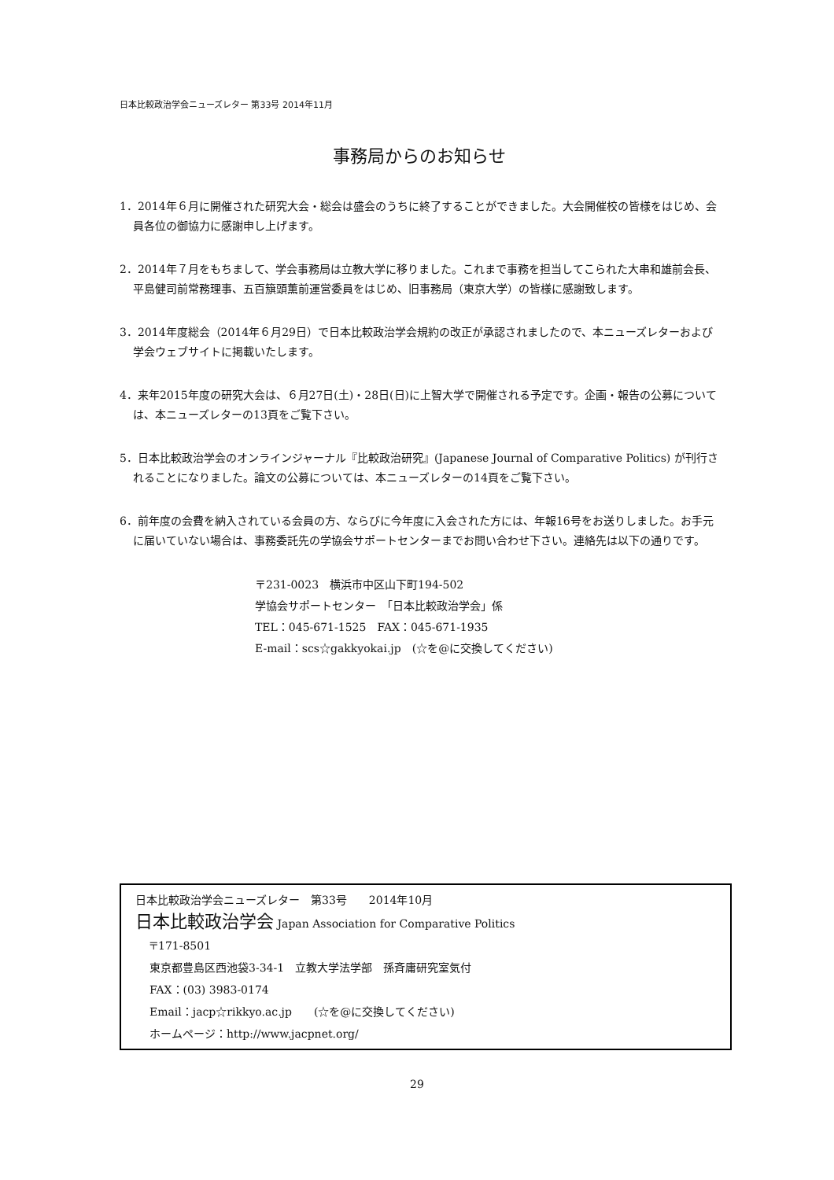日本比較政治学会ニューズレター 第33号 2014年11月
事務局からのお知らせ
1．2014年６月に開催された研究大会・総会は盛会のうちに終了することができました。大会開催校の皆様をはじめ、会員各位の御協力に感謝申し上げます。
2．2014年７月をもちまして、学会事務局は立教大学に移りました。これまで事務を担当してこられた大串和雄前会長、平島健司前常務理事、五百簱頭薫前運営委員をはじめ、旧事務局（東京大学）の皆様に感謝致します。
3．2014年度総会（2014年６月29日）で日本比較政治学会規約の改正が承認されましたので、本ニューズレターおよび学会ウェブサイトに掲載いたします。
4．来年2015年度の研究大会は、６月27日(土)・28日(日)に上智大学で開催される予定です。企画・報告の公募については、本ニューズレターの13頁をご覧下さい。
5．日本比較政治学会のオンラインジャーナル『比較政治研究』(Japanese Journal of Comparative Politics) が刊行されることになりました。論文の公募については、本ニューズレターの14頁をご覧下さい。
6．前年度の会費を納入されている会員の方、ならびに今年度に入会された方には、年報16号をお送りしました。お手元に届いていない場合は、事務委託先の学協会サポートセンターまでお問い合わせ下さい。連絡先は以下の通りです。
〒231-0023　横浜市中区山下町194-502
学協会サポートセンター　「日本比較政治学会」係
TEL：045-671-1525　FAX：045-671-1935
E-mail：scs☆gakkyokai.jp　(☆を@に交換してください)
日本比較政治学会ニューズレター　第33号　　2014年10月
日本比較政治学会 Japan Association for Comparative Politics
〒171-8501
東京都豊島区西池袋3-34-1　立教大学法学部　孫斉庸研究室気付
FAX：(03) 3983-0174
Email：jacp☆rikkyo.ac.jp　　(☆を@に交換してください)
ホームページ：http://www.jacpnet.org/
29